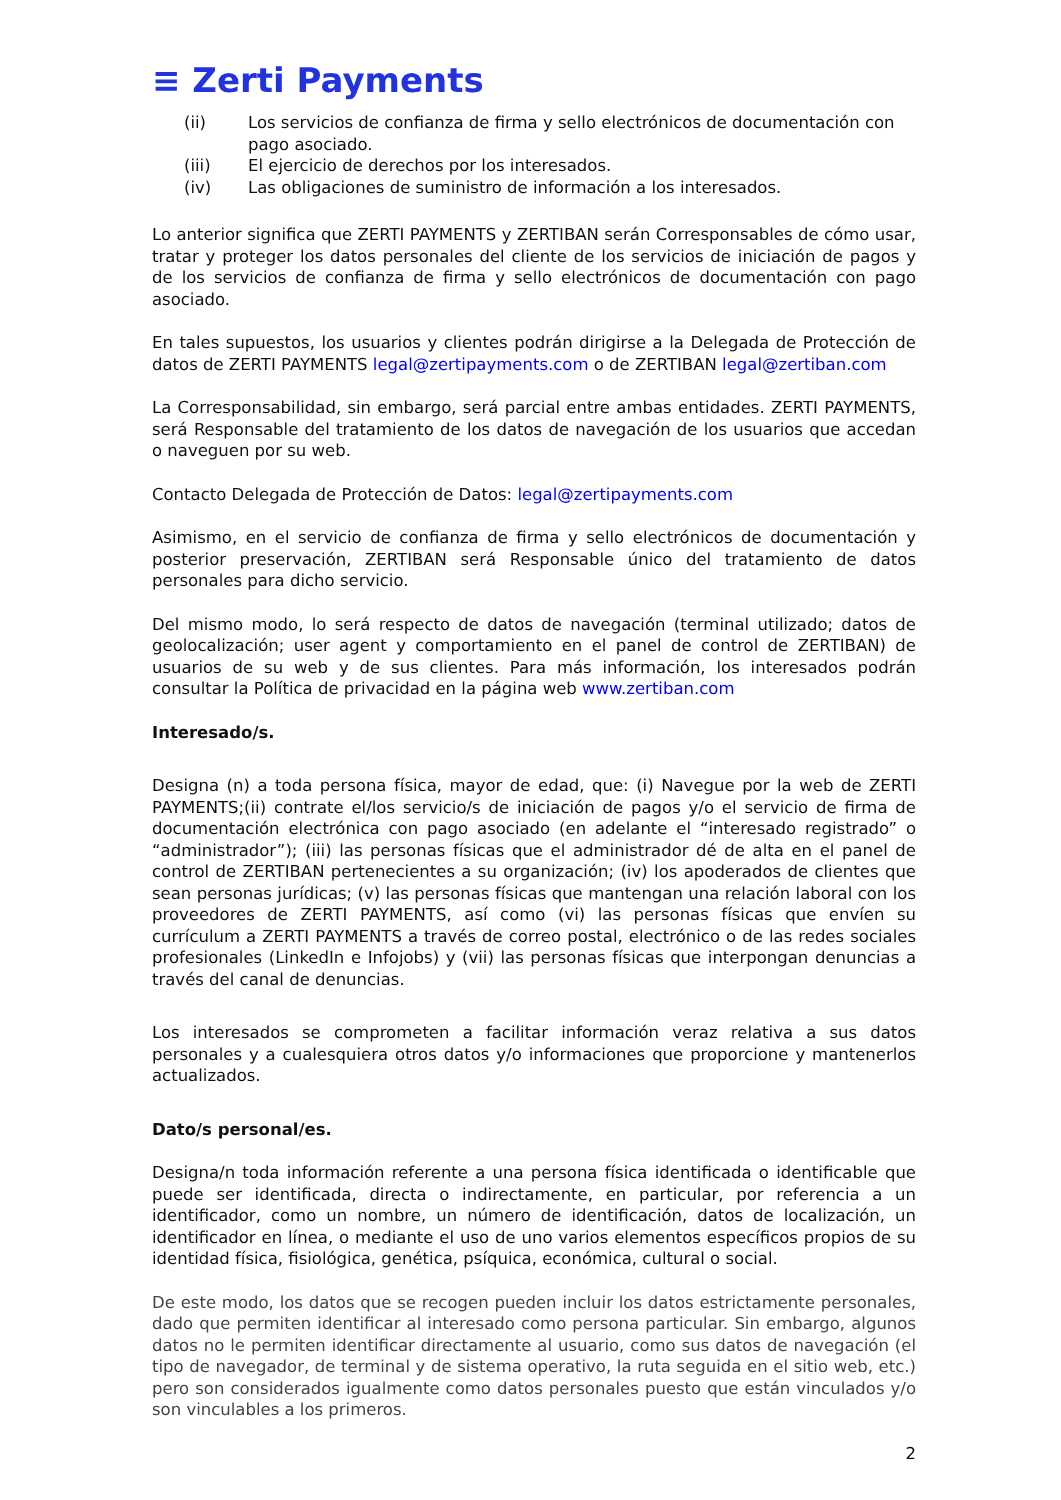≡ Zerti Payments
(ii) Los servicios de confianza de firma y sello electrónicos de documentación con pago asociado.
(iii) El ejercicio de derechos por los interesados.
(iv) Las obligaciones de suministro de información a los interesados.
Lo anterior significa que ZERTI PAYMENTS y ZERTIBAN serán Corresponsables de cómo usar, tratar y proteger los datos personales del cliente de los servicios de iniciación de pagos y de los servicios de confianza de firma y sello electrónicos de documentación con pago asociado.
En tales supuestos, los usuarios y clientes podrán dirigirse a la Delegada de Protección de datos de ZERTI PAYMENTS legal@zertipayments.com o de ZERTIBAN legal@zertiban.com
La Corresponsabilidad, sin embargo, será parcial entre ambas entidades. ZERTI PAYMENTS, será Responsable del tratamiento de los datos de navegación de los usuarios que accedan o naveguen por su web.
Contacto Delegada de Protección de Datos: legal@zertipayments.com
Asimismo, en el servicio de confianza de firma y sello electrónicos de documentación y posterior preservación, ZERTIBAN será Responsable único del tratamiento de datos personales para dicho servicio.
Del mismo modo, lo será respecto de datos de navegación (terminal utilizado; datos de geolocalización; user agent y comportamiento en el panel de control de ZERTIBAN) de usuarios de su web y de sus clientes. Para más información, los interesados podrán consultar la Política de privacidad en la página web www.zertiban.com
Interesado/s.
Designa (n) a toda persona física, mayor de edad, que: (i) Navegue por la web de ZERTI PAYMENTS;(ii) contrate el/los servicio/s de iniciación de pagos y/o el servicio de firma de documentación electrónica con pago asociado (en adelante el “interesado registrado” o “administrador”); (iii) las personas físicas que el administrador dé de alta en el panel de control de ZERTIBAN pertenecientes a su organización; (iv) los apoderados de clientes que sean personas jurídicas; (v) las personas físicas que mantengan una relación laboral con los proveedores de ZERTI PAYMENTS, así como (vi) las personas físicas que envíen su currículum a ZERTI PAYMENTS a través de correo postal, electrónico o de las redes sociales profesionales (LinkedIn e Infojobs) y (vii) las personas físicas que interpongan denuncias a través del canal de denuncias.
Los interesados se comprometen a facilitar información veraz relativa a sus datos personales y a cualesquiera otros datos y/o informaciones que proporcione y mantenerlos actualizados.
Dato/s personal/es.
Designa/n toda información referente a una persona física identificada o identificable que puede ser identificada, directa o indirectamente, en particular, por referencia a un identificador, como un nombre, un número de identificación, datos de localización, un identificador en línea, o mediante el uso de uno varios elementos específicos propios de su identidad física, fisiológica, genética, psíquica, económica, cultural o social.
De este modo, los datos que se recogen pueden incluir los datos estrictamente personales, dado que permiten identificar al interesado como persona particular. Sin embargo, algunos datos no le permiten identificar directamente al usuario, como sus datos de navegación (el tipo de navegador, de terminal y de sistema operativo, la ruta seguida en el sitio web, etc.) pero son considerados igualmente como datos personales puesto que están vinculados y/o son vinculables a los primeros.
2